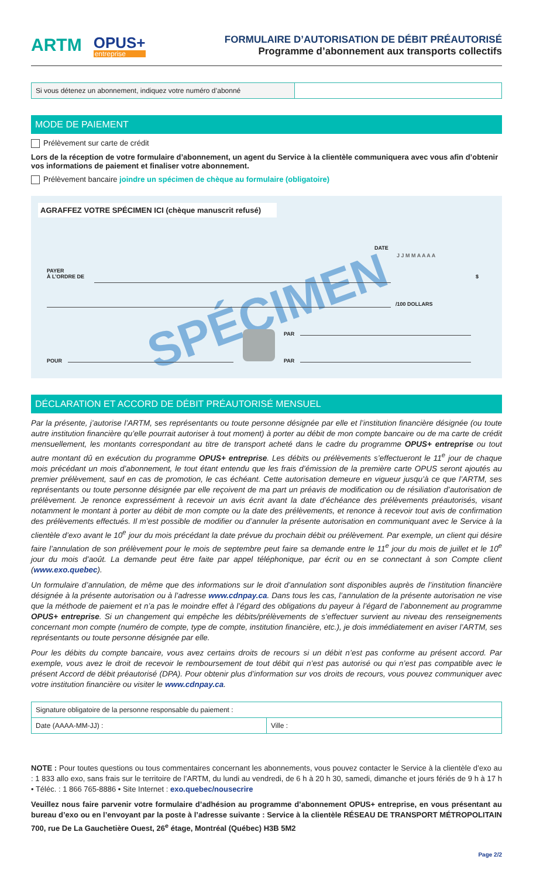ARTM OPUS+ entreprise
FORMULAIRE D’AUTORISATION DE DÉBIT PRÉAUTORISÉ
Programme d’abonnement aux transports collectifs
| Si vous détenez un abonnement, indiquez votre numéro d’abonné | |
MODE DE PAIEMENT
Prélèvement sur carte de crédit
Lors de la réception de votre formulaire d’abonnement, un agent du Service à la clientèle communiquera avec vous afin d’obtenir vos informations de paiement et finaliser votre abonnement.
Prélèvement bancaire joindre un spécimen de chèque au formulaire (obligatoire)
AGRAFFEZ VOTRE SPÉCIMEN ICI (chèque manuscrit refusé)
SPÉCIMEN
DATE
J J M M A A A A
PAYER
À L’ORDRE DE
$
/100 DOLLARS
PAR
POUR PAR
DÉCLARATION ET ACCORD DE DÉBIT PRÉAUTORISÉ MENSUEL
Par la présente, j’autorise l’ARTM, ses représentants ou toute personne désignée par elle et l’institution financière désignée (ou toute autre institution financière qu’elle pourrait autoriser à tout moment) à porter au débit de mon compte bancaire ou de ma carte de crédit mensuellement, les montants correspondant au titre de transport acheté dans le cadre du programme OPUS+ entreprise ou tout autre montant dû en exécution du programme OPUS+ entreprise. Les débits ou prélèvements s’effectueront le 11<sup>e</sup> jour de chaque mois précédant un mois d’abonnement, le tout étant entendu que les frais d’émission de la première carte OPUS seront ajoutés au premier prélèvement, sauf en cas de promotion, le cas échéant. Cette autorisation demeure en vigueur jusqu’à ce que l’ARTM, ses représentants ou toute personne désignée par elle reçoivent de ma part un préavis de modification ou de résiliation d’autorisation de prélèvement. Je renonce expressément à recevoir un avis écrit avant la date d’échéance des prélèvements préautorisés, visant notamment le montant à porter au débit de mon compte ou la date des prélèvements, et renonce à recevoir tout avis de confirmation des prélèvements effectués. Il m’est possible de modifier ou d’annuler la présente autorisation en communiquant avec le Service à la clientèle d’exo avant le 10<sup>e</sup> jour du mois précédant la date prévue du prochain débit ou prélèvement. Par exemple, un client qui désire faire l’annulation de son prélèvement pour le mois de septembre peut faire sa demande entre le 11<sup>e</sup> jour du mois de juillet et le 10<sup>e</sup> jour du mois d’août. La demande peut être faite par appel téléphonique, par écrit ou en se connectant à son Compte client (www.exo.quebec).
Un formulaire d’annulation, de même que des informations sur le droit d’annulation sont disponibles auprès de l’institution financière désignée à la présente autorisation ou à l’adresse www.cdnpay.ca. Dans tous les cas, l’annulation de la présente autorisation ne vise que la méthode de paiement et n’a pas le moindre effet à l’égard des obligations du payeur à l’égard de l’abonnement au programme OPUS+ entreprise. Si un changement qui empêche les débits/prélèvements de s’effectuer survient au niveau des renseignements concernant mon compte (numéro de compte, type de compte, institution financière, etc.), je dois immédiatement en aviser l’ARTM, ses représentants ou toute personne désignée par elle.
Pour les débits du compte bancaire, vous avez certains droits de recours si un débit n’est pas conforme au présent accord. Par exemple, vous avez le droit de recevoir le remboursement de tout débit qui n’est pas autorisé ou qui n’est pas compatible avec le présent Accord de débit préautorisé (DPA). Pour obtenir plus d’information sur vos droits de recours, vous pouvez communiquer avec votre institution financière ou visiter le www.cdnpay.ca.
| Signature obligatoire de la personne responsable du paiement : | |
| Date (AAAA-MM-JJ) : | Ville : |
NOTE : Pour toutes questions ou tous commentaires concernant les abonnements, vous pouvez contacter le Service à la clientèle d’exo au : 1 833 allo exo, sans frais sur le territoire de l’ARTM, du lundi au vendredi, de 6 h à 20 h 30, samedi, dimanche et jours fériés de 9 h à 17 h • Téléc. : 1 866 765-8886 • Site Internet : exo.quebec/nousecrire
Veuillez nous faire parvenir votre formulaire d’adhésion au programme d’abonnement OPUS+ entreprise, en vous présentant au bureau d’exo ou en l’envoyant par la poste à l’adresse suivante : Service à la clientèle RÉSEAU DE TRANSPORT MÉTROPOLITAIN 700, rue De La Gauchetière Ouest, 26<sup>e</sup> étage, Montréal (Québec) H3B 5M2
Page 2/2